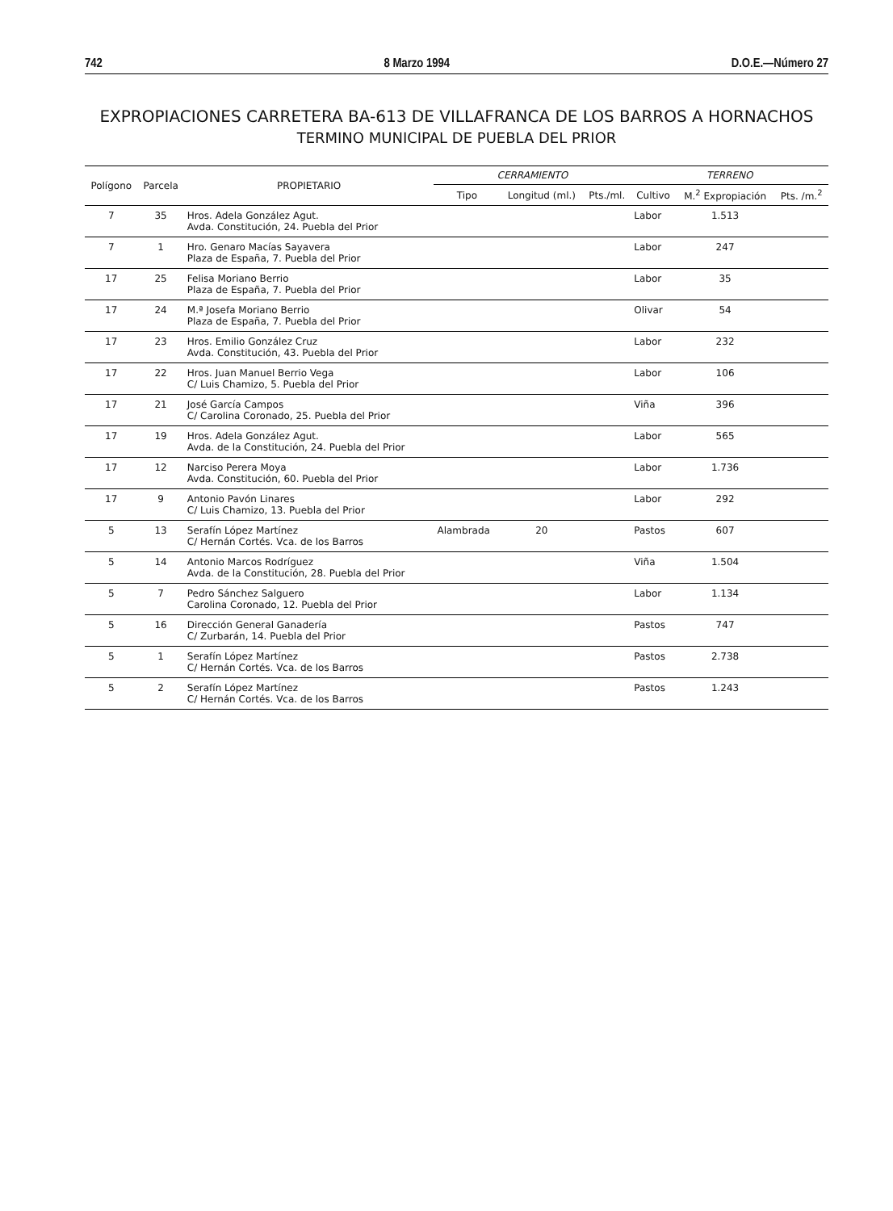742 8 Marzo 1994 D.O.E.—Número 27
EXPROPIACIONES CARRETERA BA-613 DE VILLAFRANCA DE LOS BARROS A HORNACHOS
TERMINO MUNICIPAL DE PUEBLA DEL PRIOR
| Polígono | Parcela | PROPIETARIO | CERRAMIENTO | | | TERRENO | | |
| --- | --- | --- | --- | --- | --- | --- | --- | --- |
| | | | Tipo | Longitud (ml.) | Pts./ml. | Cultivo | M.<sup>2</sup> Expropiación | Pts. /m.<sup>2</sup> |
| 7 | 35 | Hros. Adela González Agut. Avda. Constitución, 24. Puebla del Prior | | | | Labor | 1.513 | |
| 7 | 1 | Hro. Genaro Macías Sayavera Plaza de España, 7. Puebla del Prior | | | | Labor | 247 | |
| 17 | 25 | Felisa Moriano Berrio Plaza de España, 7. Puebla del Prior | | | | Labor | 35 | |
| 17 | 24 | M.ª Josefa Moriano Berrio Plaza de España, 7. Puebla del Prior | | | | Olivar | 54 | |
| 17 | 23 | Hros. Emilio González Cruz Avda. Constitución, 43. Puebla del Prior | | | | Labor | 232 | |
| 17 | 22 | Hros. Juan Manuel Berrio Vega C/ Luis Chamizo, 5. Puebla del Prior | | | | Labor | 106 | |
| 17 | 21 | José García Campos C/ Carolina Coronado, 25. Puebla del Prior | | | | Viña | 396 | |
| 17 | 19 | Hros. Adela González Agut. Avda. de la Constitución, 24. Puebla del Prior | | | | Labor | 565 | |
| 17 | 12 | Narciso Perera Moya Avda. Constitución, 60. Puebla del Prior | | | | Labor | 1.736 | |
| 17 | 9 | Antonio Pavón Linares C/ Luis Chamizo, 13. Puebla del Prior | | | | Labor | 292 | |
| 5 | 13 | Serafín López Martínez C/ Hernán Cortés. Vca. de los Barros | Alambrada | 20 | | Pastos | 607 | |
| 5 | 14 | Antonio Marcos Rodríguez Avda. de la Constitución, 28. Puebla del Prior | | | | Viña | 1.504 | |
| 5 | 7 | Pedro Sánchez Salguero Carolina Coronado, 12. Puebla del Prior | | | | Labor | 1.134 | |
| 5 | 16 | Dirección General Ganadería C/ Zurbarán, 14. Puebla del Prior | | | | Pastos | 747 | |
| 5 | 1 | Serafín López Martínez C/ Hernán Cortés. Vca. de los Barros | | | | Pastos | 2.738 | |
| 5 | 2 | Serafín López Martínez C/ Hernán Cortés. Vca. de los Barros | | | | Pastos | 1.243 | |